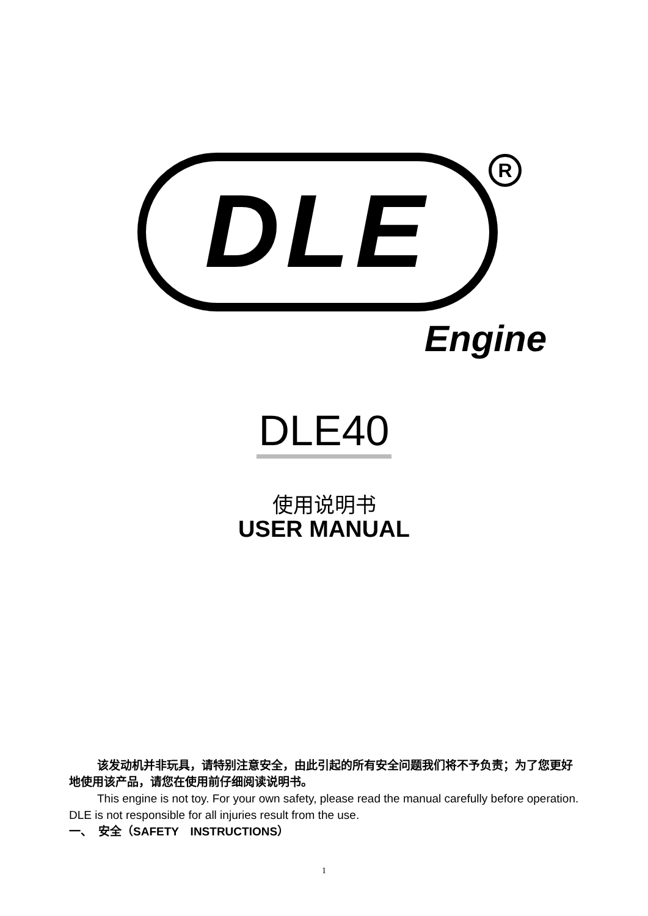DLE
R
Engine
DLE40
使用说明书
USER MANUAL
该发动机并非玩具，请特别注意安全，由此引起的所有安全问题我们将不予负责；为了您更好地使用该产品，请您在使用前仔细阅读说明书。
This engine is not toy. For your own safety, please read the manual carefully before operation. DLE is not responsible for all injuries result from the use.
一、　安全（SAFETY　INSTRUCTIONS）
1